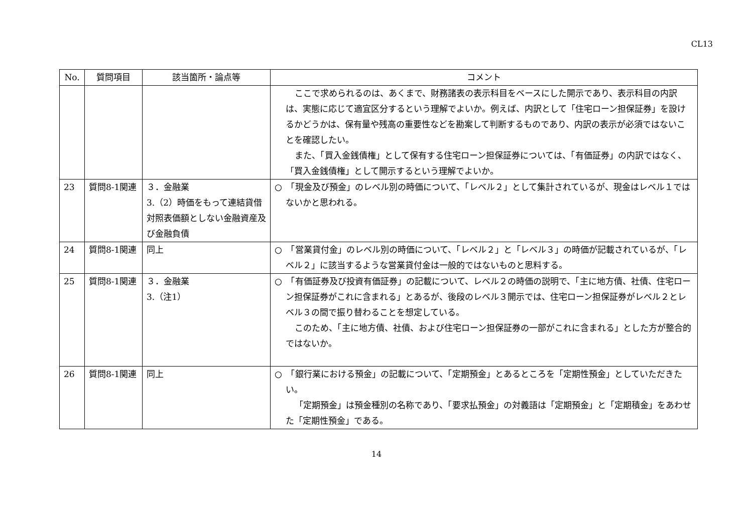CL13
| No. | 質問項目 | 該当箇所・論点等 | コメント |
| --- | --- | --- | --- |
| | | | ここで求められるのは、あくまで、財務諸表の表示科目をベースにした開示であり、表示科目の内訳は、実態に応じて適宜区分するという理解でよいか。例えば、内訳として「住宅ローン担保証券」を設けるかどうかは、保有量や残高の重要性などを勘案して判断するものであり、内訳の表示が必須ではないことを確認したい。 また、「買入金銭債権」として保有する住宅ローン担保証券については、「有価証券」の内訳ではなく、「買入金銭債権」として開示するという理解でよいか。 |
| 23 | 質問8-1関連 | ３．金融業 3.（2）時価をもって連結貸借対照表価額としない金融資産及び金融負債 | ○ 「現金及び預金」のレベル別の時価について、「レベル２」として集計されているが、現金はレベル１ではないかと思われる。 |
| 24 | 質問8-1関連 | 同上 | ○ 「営業貸付金」のレベル別の時価について、「レベル２」と「レベル３」の時価が記載されているが、「レベル２」に該当するような営業貸付金は一般的ではないものと思料する。 |
| 25 | 質問8-1関連 | ３．金融業 3.（注1） | ○ 「有価証券及び投資有価証券」の記載について、レベル２の時価の説明で、「主に地方債、社債、住宅ローン担保証券がこれに含まれる」とあるが、後段のレベル３開示では、住宅ローン担保証券がレベル２とレベル３の間で振り替わることを想定している。 このため、「主に地方債、社債、および住宅ローン担保証券の一部がこれに含まれる」とした方が整合的ではないか。 |
| 26 | 質問8-1関連 | 同上 | ○ 「銀行業における預金」の記載について、「定期預金」とあるところを「定期性預金」としていただきたい。 「定期預金」は預金種別の名称であり、「要求払預金」の対義語は「定期預金」と「定期積金」をあわせた「定期性預金」である。 |
14